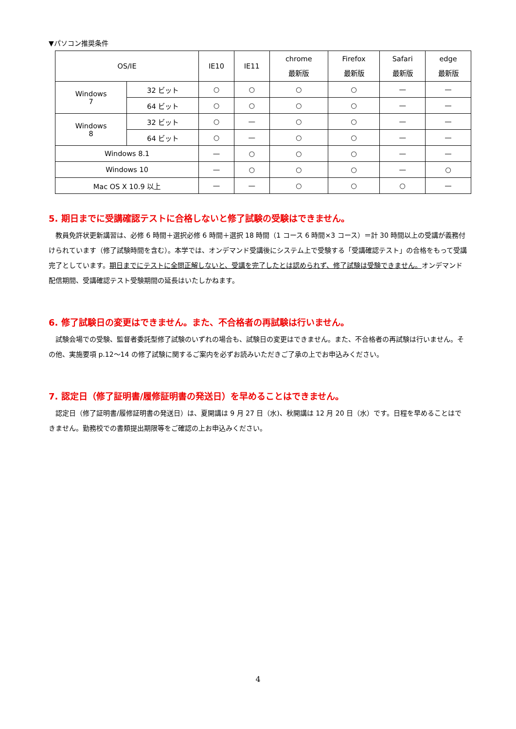▼パソコン推奨条件
| OS/IE | | IE10 | IE11 | chrome 最新版 | Firefox 最新版 | Safari 最新版 | edge 最新版 |
| --- | --- | --- | --- | --- | --- | --- | --- |
| Windows 7 | 32 ビット | ○ | ○ | ○ | ○ | — | — |
| | 64 ビット | ○ | ○ | ○ | ○ | — | — |
| Windows 8 | 32 ビット | ○ | — | ○ | ○ | — | — |
| | 64 ビット | ○ | — | ○ | ○ | — | — |
| Windows 8.1 | | — | ○ | ○ | ○ | — | — |
| Windows 10 | | — | ○ | ○ | ○ | — | ○ |
| Mac OS X 10.9 以上 | | — | — | ○ | ○ | ○ | — |
5. 期日までに受講確認テストに合格しないと修了試験の受験はできません。
教員免許状更新講習は、必修 6 時間＋選択必修 6 時間＋選択 18 時間（1 コース 6 時間×3 コース）＝計 30 時間以上の受講が義務付けられています（修了試験時間を含む）。本学では、オンデマンド受講後にシステム上で受験する「受講確認テスト」の合格をもって受講完了としています。期日までにテストに全問正解しないと、受講を完了したとは認められず、修了試験は受験できません。オンデマンド配信期間、受講確認テスト受験期間の延長はいたしかねます。
6. 修了試験日の変更はできません。また、不合格者の再試験は行いません。
試験会場での受験、監督者委託型修了試験のいずれの場合も、試験日の変更はできません。また、不合格者の再試験は行いません。その他、実施要項 p.12～14 の修了試験に関するご案内を必ずお読みいただきご了承の上でお申込みください。
7. 認定日（修了証明書/履修証明書の発送日）を早めることはできません。
認定日（修了証明書/履修証明書の発送日）は、夏開講は 9 月 27 日（水)、秋開講は 12 月 20 日（水）です。日程を早めることはできません。勤務校での書類提出期限等をご確認の上お申込みください。
4